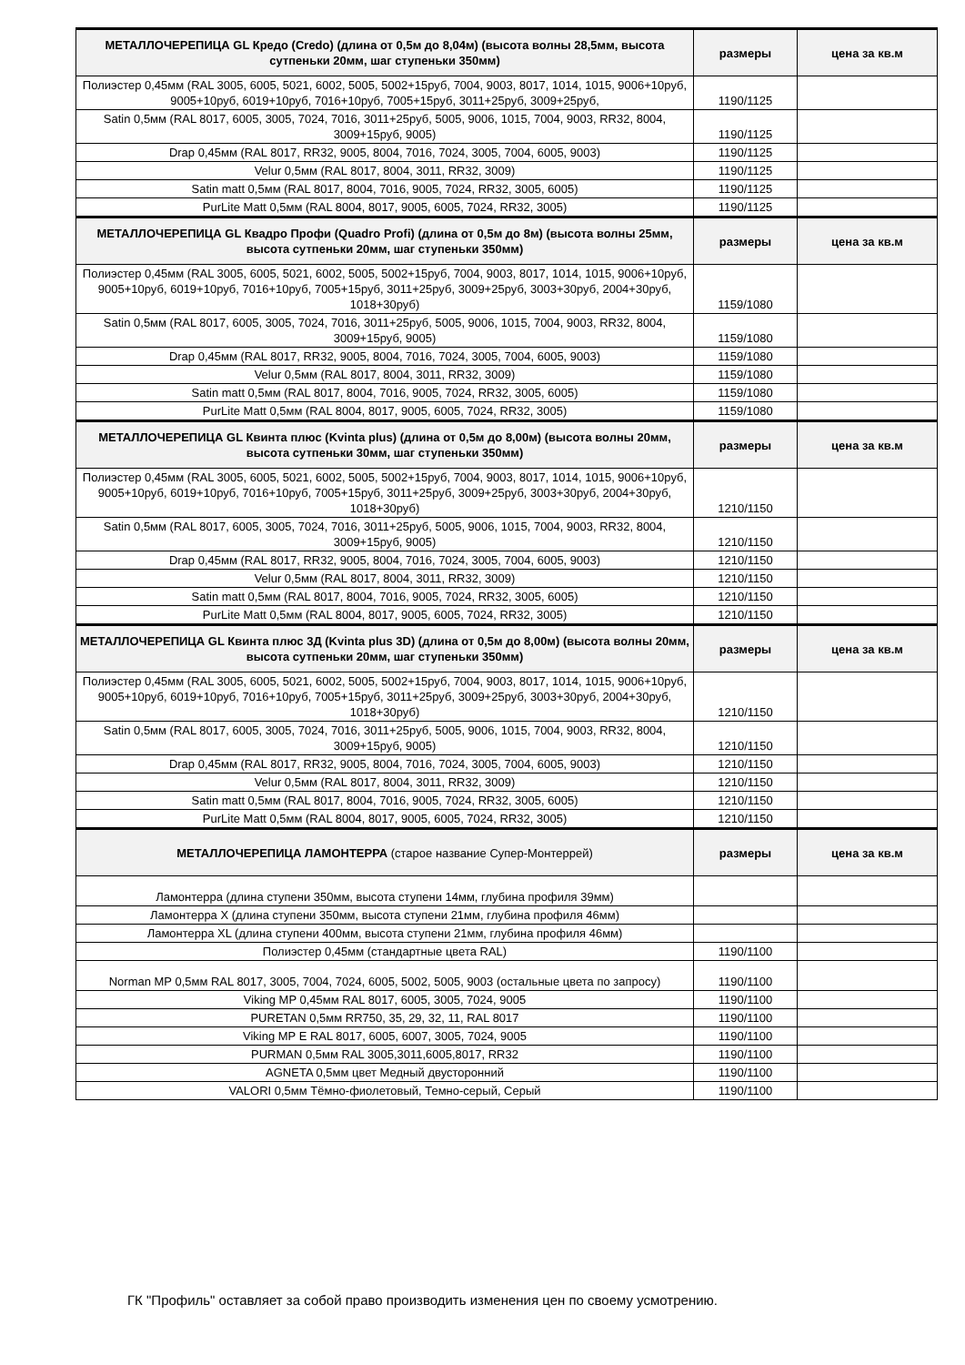| МЕТАЛЛОЧЕРЕПИЦА GL Кредо (Credo) (длина от 0,5м до 8,04м) (высота волны 28,5мм, высота сутпеньки 20мм, шаг ступеньки 350мм) | размеры | цена за кв.м |
| --- | --- | --- |
| Полиэстер 0,45мм (RAL 3005, 6005, 5021, 6002, 5005, 5002+15руб, 7004, 9003, 8017, 1014, 1015, 9006+10руб, 9005+10руб, 6019+10руб, 7016+10руб, 7005+15руб, 3011+25руб, 3009+25руб, | 1190/1125 | |
| Satin 0,5мм (RAL 8017, 6005, 3005, 7024, 7016, 3011+25руб, 5005, 9006, 1015, 7004, 9003, RR32, 8004, 3009+15руб, 9005) | 1190/1125 | |
| Drap 0,45мм (RAL 8017, RR32, 9005, 8004, 7016, 7024, 3005, 7004, 6005, 9003) | 1190/1125 | |
| Velur 0,5мм (RAL 8017, 8004, 3011, RR32, 3009) | 1190/1125 | |
| Satin matt 0,5мм (RAL 8017, 8004, 7016, 9005, 7024, RR32, 3005, 6005) | 1190/1125 | |
| PurLite Matt 0,5мм (RAL 8004, 8017, 9005, 6005, 7024, RR32, 3005) | 1190/1125 | |
| МЕТАЛЛОЧЕРЕПИЦА GL Квадро Профи (Quadro Profi) (длина от 0,5м до 8м) (высота волны 25мм, высота сутпеньки 20мм, шаг ступеньки 350мм) | размеры | цена за кв.м |
| Полиэстер 0,45мм (RAL 3005, 6005, 5021, 6002, 5005, 5002+15руб, 7004, 9003, 8017, 1014, 1015, 9006+10руб, 9005+10руб, 6019+10руб, 7016+10руб, 7005+15руб, 3011+25руб, 3009+25руб, 3003+30руб, 2004+30руб, 1018+30руб) | 1159/1080 | |
| Satin 0,5мм (RAL 8017, 6005, 3005, 7024, 7016, 3011+25руб, 5005, 9006, 1015, 7004, 9003, RR32, 8004, 3009+15руб, 9005) | 1159/1080 | |
| Drap 0,45мм (RAL 8017, RR32, 9005, 8004, 7016, 7024, 3005, 7004, 6005, 9003) | 1159/1080 | |
| Velur 0,5мм (RAL 8017, 8004, 3011, RR32, 3009) | 1159/1080 | |
| Satin matt 0,5мм (RAL 8017, 8004, 7016, 9005, 7024, RR32, 3005, 6005) | 1159/1080 | |
| PurLite Matt 0,5мм (RAL 8004, 8017, 9005, 6005, 7024, RR32, 3005) | 1159/1080 | |
| МЕТАЛЛОЧЕРЕПИЦА GL Квинта плюс (Kvinta plus) (длина от 0,5м до 8,00м) (высота волны 20мм, высота сутпеньки 30мм, шаг ступеньки 350мм) | размеры | цена за кв.м |
| Полиэстер 0,45мм (RAL 3005, 6005, 5021, 6002, 5005, 5002+15руб, 7004, 9003, 8017, 1014, 1015, 9006+10руб, 9005+10руб, 6019+10руб, 7016+10руб, 7005+15руб, 3011+25руб, 3009+25руб, 3003+30руб, 2004+30руб, 1018+30руб) | 1210/1150 | |
| Satin 0,5мм (RAL 8017, 6005, 3005, 7024, 7016, 3011+25руб, 5005, 9006, 1015, 7004, 9003, RR32, 8004, 3009+15руб, 9005) | 1210/1150 | |
| Drap 0,45мм (RAL 8017, RR32, 9005, 8004, 7016, 7024, 3005, 7004, 6005, 9003) | 1210/1150 | |
| Velur 0,5мм (RAL 8017, 8004, 3011, RR32, 3009) | 1210/1150 | |
| Satin matt 0,5мм (RAL 8017, 8004, 7016, 9005, 7024, RR32, 3005, 6005) | 1210/1150 | |
| PurLite Matt 0,5мм (RAL 8004, 8017, 9005, 6005, 7024, RR32, 3005) | 1210/1150 | |
| МЕТАЛЛОЧЕРЕПИЦА GL Квинта плюс 3Д (Kvinta plus 3D) (длина от 0,5м до 8,00м) (высота волны 20мм, высота сутпеньки 20мм, шаг ступеньки 350мм) | размеры | цена за кв.м |
| Полиэстер 0,45мм (RAL 3005, 6005, 5021, 6002, 5005, 5002+15руб, 7004, 9003, 8017, 1014, 1015, 9006+10руб, 9005+10руб, 6019+10руб, 7016+10руб, 7005+15руб, 3011+25руб, 3009+25руб, 3003+30руб, 2004+30руб, 1018+30руб) | 1210/1150 | |
| Satin 0,5мм (RAL 8017, 6005, 3005, 7024, 7016, 3011+25руб, 5005, 9006, 1015, 7004, 9003, RR32, 8004, 3009+15руб, 9005) | 1210/1150 | |
| Drap 0,45мм (RAL 8017, RR32, 9005, 8004, 7016, 7024, 3005, 7004, 6005, 9003) | 1210/1150 | |
| Velur 0,5мм (RAL 8017, 8004, 3011, RR32, 3009) | 1210/1150 | |
| Satin matt 0,5мм (RAL 8017, 8004, 7016, 9005, 7024, RR32, 3005, 6005) | 1210/1150 | |
| PurLite Matt 0,5мм (RAL 8004, 8017, 9005, 6005, 7024, RR32, 3005) | 1210/1150 | |
| МЕТАЛЛОЧЕРЕПИЦА ЛАМОНТЕРРА (старое название Супер-Монтеррей) | размеры | цена за кв.м |
| Ламонтерра (длина ступени 350мм, высота ступени 14мм, глубина профиля 39мм) | | |
| Ламонтерра X (длина ступени 350мм, высота ступени 21мм, глубина профиля 46мм) | | |
| Ламонтерра XL (длина ступени 400мм, высота ступени 21мм, глубина профиля 46мм) | | |
| Полиэстер 0,45мм (стандартные цвета RAL) | 1190/1100 | |
| Norman MP 0,5мм RAL 8017, 3005, 7004, 7024, 6005, 5002, 5005, 9003 (остальные цвета по запросу) | 1190/1100 | |
| Viking MP 0,45мм RAL 8017, 6005, 3005, 7024, 9005 | 1190/1100 | |
| PURETAN 0,5мм RR750, 35, 29, 32, 11, RAL 8017 | 1190/1100 | |
| Viking MP E RAL 8017, 6005, 6007, 3005, 7024, 9005 | 1190/1100 | |
| PURMAN 0,5мм RAL 3005,3011,6005,8017, RR32 | 1190/1100 | |
| AGNETA 0,5мм цвет Медный двусторонний | 1190/1100 | |
| VALORI 0,5мм Тёмно-фиолетовый, Темно-серый, Серый | 1190/1100 | |
ГК "Профиль" оставляет за собой право производить изменения цен по своему усмотрению.